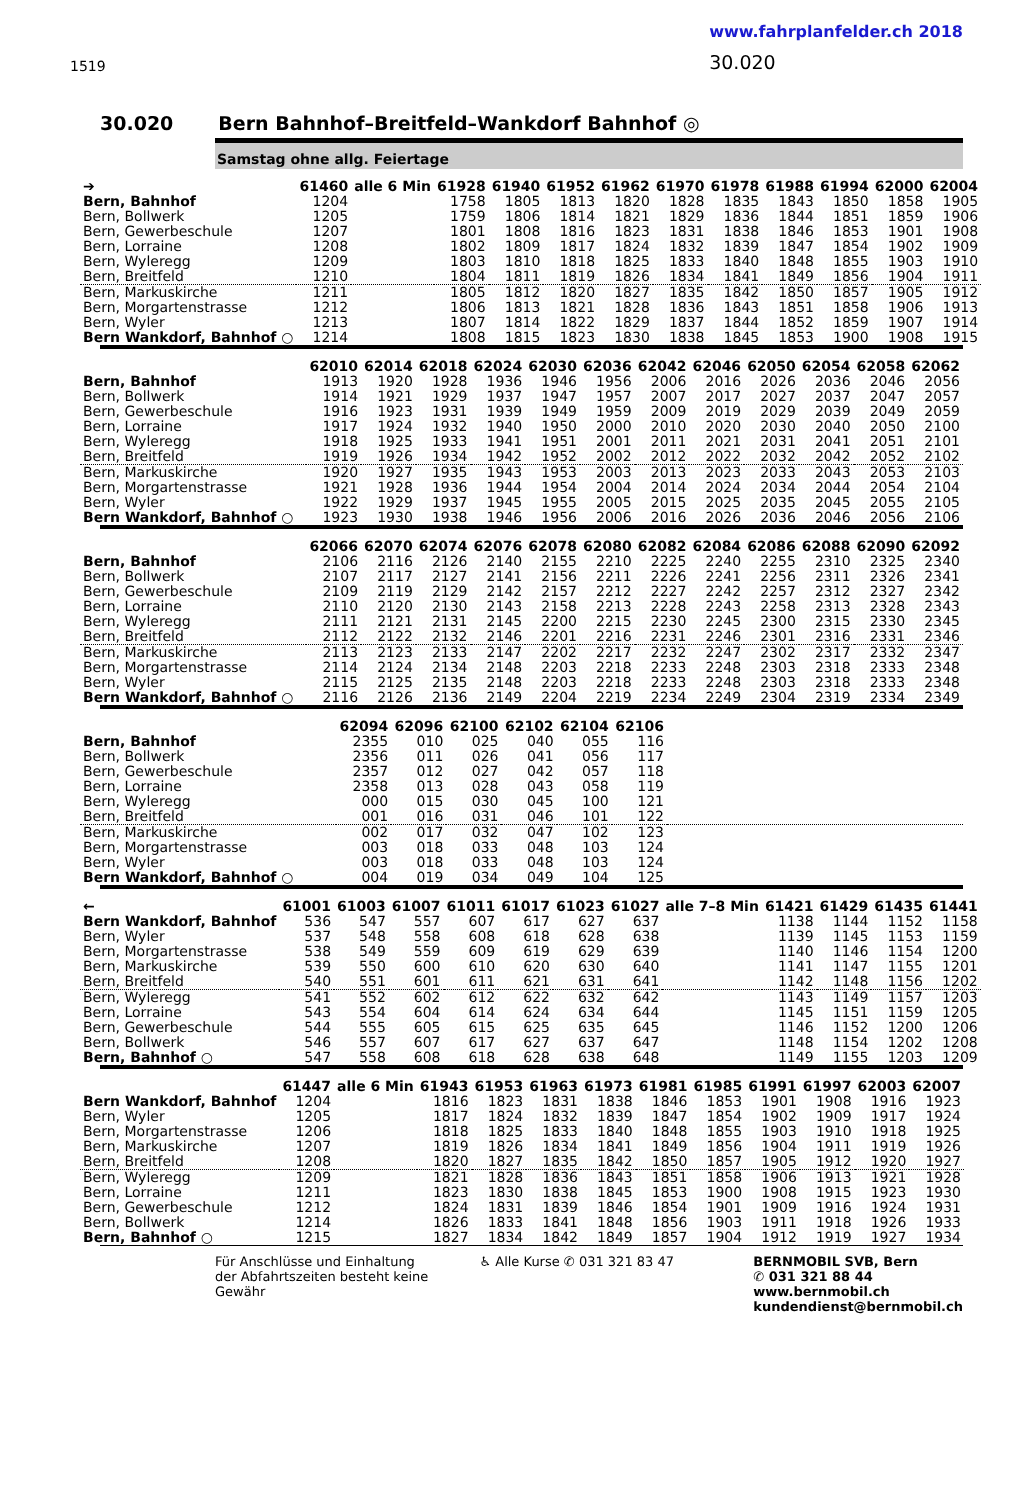1519
www.fahrplanfelder.ch 2018
30.020
30.020 Bern Bahnhof–Breitfeld–Wankdorf Bahnhof ◎
Samstag ohne allg. Feiertage
| ➔ | 61460 | alle 6 Min | 61928 | 61940 | 61952 | 61962 | 61970 | 61978 | 61988 | 61994 | 62000 | 62004 |
| --- | --- | --- | --- | --- | --- | --- | --- | --- | --- | --- | --- | --- |
| Bern, Bahnhof | 1204 | | 1758 | 1805 | 1813 | 1820 | 1828 | 1835 | 1843 | 1850 | 1858 | 1905 |
| Bern, Bollwerk | 1205 | | 1759 | 1806 | 1814 | 1821 | 1829 | 1836 | 1844 | 1851 | 1859 | 1906 |
| Bern, Gewerbeschule | 1207 | | 1801 | 1808 | 1816 | 1823 | 1831 | 1838 | 1846 | 1853 | 1901 | 1908 |
| Bern, Lorraine | 1208 | | 1802 | 1809 | 1817 | 1824 | 1832 | 1839 | 1847 | 1854 | 1902 | 1909 |
| Bern, Wyleregg | 1209 | | 1803 | 1810 | 1818 | 1825 | 1833 | 1840 | 1848 | 1855 | 1903 | 1910 |
| Bern, Breitfeld | 1210 | | 1804 | 1811 | 1819 | 1826 | 1834 | 1841 | 1849 | 1856 | 1904 | 1911 |
| Bern, Markuskirche | 1211 | | 1805 | 1812 | 1820 | 1827 | 1835 | 1842 | 1850 | 1857 | 1905 | 1912 |
| Bern, Morgartenstrasse | 1212 | | 1806 | 1813 | 1821 | 1828 | 1836 | 1843 | 1851 | 1858 | 1906 | 1913 |
| Bern, Wyler | 1213 | | 1807 | 1814 | 1822 | 1829 | 1837 | 1844 | 1852 | 1859 | 1907 | 1914 |
| Bern Wankdorf, Bahnhof ○ | 1214 | | 1808 | 1815 | 1823 | 1830 | 1838 | 1845 | 1853 | 1900 | 1908 | 1915 |
| | 62010 | 62014 | 62018 | 62024 | 62030 | 62036 | 62042 | 62046 | 62050 | 62054 | 62058 | 62062 |
| --- | --- | --- | --- | --- | --- | --- | --- | --- | --- | --- | --- | --- |
| Bern, Bahnhof | 1913 | 1920 | 1928 | 1936 | 1946 | 1956 | 2006 | 2016 | 2026 | 2036 | 2046 | 2056 |
| Bern, Bollwerk | 1914 | 1921 | 1929 | 1937 | 1947 | 1957 | 2007 | 2017 | 2027 | 2037 | 2047 | 2057 |
| Bern, Gewerbeschule | 1916 | 1923 | 1931 | 1939 | 1949 | 1959 | 2009 | 2019 | 2029 | 2039 | 2049 | 2059 |
| Bern, Lorraine | 1917 | 1924 | 1932 | 1940 | 1950 | 2000 | 2010 | 2020 | 2030 | 2040 | 2050 | 2100 |
| Bern, Wyleregg | 1918 | 1925 | 1933 | 1941 | 1951 | 2001 | 2011 | 2021 | 2031 | 2041 | 2051 | 2101 |
| Bern, Breitfeld | 1919 | 1926 | 1934 | 1942 | 1952 | 2002 | 2012 | 2022 | 2032 | 2042 | 2052 | 2102 |
| Bern, Markuskirche | 1920 | 1927 | 1935 | 1943 | 1953 | 2003 | 2013 | 2023 | 2033 | 2043 | 2053 | 2103 |
| Bern, Morgartenstrasse | 1921 | 1928 | 1936 | 1944 | 1954 | 2004 | 2014 | 2024 | 2034 | 2044 | 2054 | 2104 |
| Bern, Wyler | 1922 | 1929 | 1937 | 1945 | 1955 | 2005 | 2015 | 2025 | 2035 | 2045 | 2055 | 2105 |
| Bern Wankdorf, Bahnhof ○ | 1923 | 1930 | 1938 | 1946 | 1956 | 2006 | 2016 | 2026 | 2036 | 2046 | 2056 | 2106 |
| | 62066 | 62070 | 62074 | 62076 | 62078 | 62080 | 62082 | 62084 | 62086 | 62088 | 62090 | 62092 |
| --- | --- | --- | --- | --- | --- | --- | --- | --- | --- | --- | --- | --- |
| Bern, Bahnhof | 2106 | 2116 | 2126 | 2140 | 2155 | 2210 | 2225 | 2240 | 2255 | 2310 | 2325 | 2340 |
| Bern, Bollwerk | 2107 | 2117 | 2127 | 2141 | 2156 | 2211 | 2226 | 2241 | 2256 | 2311 | 2326 | 2341 |
| Bern, Gewerbeschule | 2109 | 2119 | 2129 | 2142 | 2157 | 2212 | 2227 | 2242 | 2257 | 2312 | 2327 | 2342 |
| Bern, Lorraine | 2110 | 2120 | 2130 | 2143 | 2158 | 2213 | 2228 | 2243 | 2258 | 2313 | 2328 | 2343 |
| Bern, Wyleregg | 2111 | 2121 | 2131 | 2145 | 2200 | 2215 | 2230 | 2245 | 2300 | 2315 | 2330 | 2345 |
| Bern, Breitfeld | 2112 | 2122 | 2132 | 2146 | 2201 | 2216 | 2231 | 2246 | 2301 | 2316 | 2331 | 2346 |
| Bern, Markuskirche | 2113 | 2123 | 2133 | 2147 | 2202 | 2217 | 2232 | 2247 | 2302 | 2317 | 2332 | 2347 |
| Bern, Morgartenstrasse | 2114 | 2124 | 2134 | 2148 | 2203 | 2218 | 2233 | 2248 | 2303 | 2318 | 2333 | 2348 |
| Bern, Wyler | 2115 | 2125 | 2135 | 2148 | 2203 | 2218 | 2233 | 2248 | 2303 | 2318 | 2333 | 2348 |
| Bern Wankdorf, Bahnhof ○ | 2116 | 2126 | 2136 | 2149 | 2204 | 2219 | 2234 | 2249 | 2304 | 2319 | 2334 | 2349 |
| | 62094 | 62096 | 62100 | 62102 | 62104 | 62106 | |
| --- | --- | --- | --- | --- | --- | --- | --- |
| Bern, Bahnhof | 2355 | 010 | 025 | 040 | 055 | 116 | |
| Bern, Bollwerk | 2356 | 011 | 026 | 041 | 056 | 117 | |
| Bern, Gewerbeschule | 2357 | 012 | 027 | 042 | 057 | 118 | |
| Bern, Lorraine | 2358 | 013 | 028 | 043 | 058 | 119 | |
| Bern, Wyleregg | 000 | 015 | 030 | 045 | 100 | 121 | |
| Bern, Breitfeld | 001 | 016 | 031 | 046 | 101 | 122 | |
| Bern, Markuskirche | 002 | 017 | 032 | 047 | 102 | 123 | |
| Bern, Morgartenstrasse | 003 | 018 | 033 | 048 | 103 | 124 | |
| Bern, Wyler | 003 | 018 | 033 | 048 | 103 | 124 | |
| Bern Wankdorf, Bahnhof ○ | 004 | 019 | 034 | 049 | 104 | 125 | |
| ← | 61001 | 61003 | 61007 | 61011 | 61017 | 61023 | 61027 | alle 7–8 Min | 61421 | 61429 | 61435 | 61441 |
| --- | --- | --- | --- | --- | --- | --- | --- | --- | --- | --- | --- | --- |
| Bern Wankdorf, Bahnhof | 536 | 547 | 557 | 607 | 617 | 627 | 637 | | 1138 | 1144 | 1152 | 1158 |
| Bern, Wyler | 537 | 548 | 558 | 608 | 618 | 628 | 638 | | 1139 | 1145 | 1153 | 1159 |
| Bern, Morgartenstrasse | 538 | 549 | 559 | 609 | 619 | 629 | 639 | | 1140 | 1146 | 1154 | 1200 |
| Bern, Markuskirche | 539 | 550 | 600 | 610 | 620 | 630 | 640 | | 1141 | 1147 | 1155 | 1201 |
| Bern, Breitfeld | 540 | 551 | 601 | 611 | 621 | 631 | 641 | | 1142 | 1148 | 1156 | 1202 |
| Bern, Wyleregg | 541 | 552 | 602 | 612 | 622 | 632 | 642 | | 1143 | 1149 | 1157 | 1203 |
| Bern, Lorraine | 543 | 554 | 604 | 614 | 624 | 634 | 644 | | 1145 | 1151 | 1159 | 1205 |
| Bern, Gewerbeschule | 544 | 555 | 605 | 615 | 625 | 635 | 645 | | 1146 | 1152 | 1200 | 1206 |
| Bern, Bollwerk | 546 | 557 | 607 | 617 | 627 | 637 | 647 | | 1148 | 1154 | 1202 | 1208 |
| Bern, Bahnhof ○ | 547 | 558 | 608 | 618 | 628 | 638 | 648 | | 1149 | 1155 | 1203 | 1209 |
| | 61447 | alle 6 Min | 61943 | 61953 | 61963 | 61973 | 61981 | 61985 | 61991 | 61997 | 62003 | 62007 |
| --- | --- | --- | --- | --- | --- | --- | --- | --- | --- | --- | --- | --- |
| Bern Wankdorf, Bahnhof | 1204 | | 1816 | 1823 | 1831 | 1838 | 1846 | 1853 | 1901 | 1908 | 1916 | 1923 |
| Bern, Wyler | 1205 | | 1817 | 1824 | 1832 | 1839 | 1847 | 1854 | 1902 | 1909 | 1917 | 1924 |
| Bern, Morgartenstrasse | 1206 | | 1818 | 1825 | 1833 | 1840 | 1848 | 1855 | 1903 | 1910 | 1918 | 1925 |
| Bern, Markuskirche | 1207 | | 1819 | 1826 | 1834 | 1841 | 1849 | 1856 | 1904 | 1911 | 1919 | 1926 |
| Bern, Breitfeld | 1208 | | 1820 | 1827 | 1835 | 1842 | 1850 | 1857 | 1905 | 1912 | 1920 | 1927 |
| Bern, Wyleregg | 1209 | | 1821 | 1828 | 1836 | 1843 | 1851 | 1858 | 1906 | 1913 | 1921 | 1928 |
| Bern, Lorraine | 1211 | | 1823 | 1830 | 1838 | 1845 | 1853 | 1900 | 1908 | 1915 | 1923 | 1930 |
| Bern, Gewerbeschule | 1212 | | 1824 | 1831 | 1839 | 1846 | 1854 | 1901 | 1909 | 1916 | 1924 | 1931 |
| Bern, Bollwerk | 1214 | | 1826 | 1833 | 1841 | 1848 | 1856 | 1903 | 1911 | 1918 | 1926 | 1933 |
| Bern, Bahnhof ○ | 1215 | | 1827 | 1834 | 1842 | 1849 | 1857 | 1904 | 1912 | 1919 | 1927 | 1934 |
Für Anschlüsse und Einhaltung der Abfahrtszeiten besteht keine Gewähr
♿ Alle Kurse ✆ 031 321 83 47 BERNMOBIL SVB, Bern
✆ 031 321 88 44
www.bernmobil.ch
kundendienst@bernmobil.ch